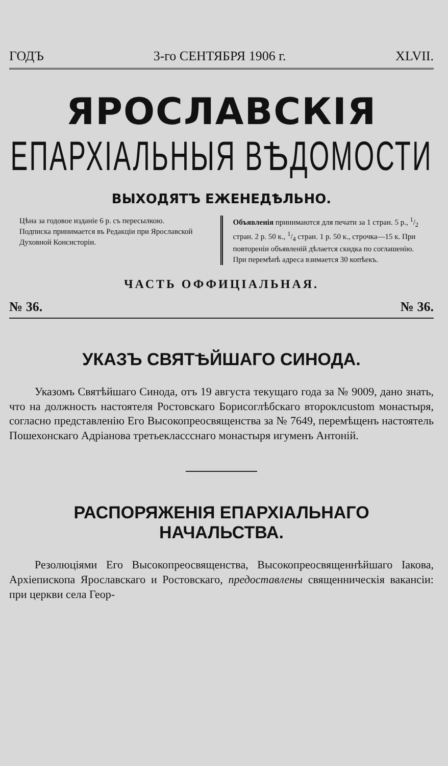ГОДЪ 3-го СЕНТЯБРЯ 1906 г. XLVII.
ЯРОСЛАВСКІЯ
ЕПАРХІАЛЬНЫЯ ВѢДОМОСТИ
ВЫХОДЯТЪ ЕЖЕНЕДѢЛЬНО.
Цѣна за годовое изданіе 6 р. съ пересылкою.
Подписка принимается въ Редакціи при Ярославской Духовной Консисторіи.
Объявленія принимаются для печати за 1 стран. 5 р., 1/2 стран. 2 р. 50 к., 1/4 стран. 1 р. 50 к., строчка—15 к. При повтореніи объявленій дѣлается скидка по соглашенію.
При перемѣнѣ адреса взимается 30 копѣекъ.
ЧАСТЬ ОФФИЦІАЛЬНАЯ.
№ 36. № 36.
УКАЗЪ СВЯТѢЙШАГО СИНОДА.
Указомъ Святѣйшаго Синода, отъ 19 августа текущаго года за № 9009, дано знать, что на должность настоятеля Ростовскаго Борисоглѣбскаго второклcustom монастыря, согласно представленію Его Высокопреосвященства за № 7649, перемѣщенъ настоятель Пошехонскаго Адріанова третьеклассснаго монастыря игуменъ Антоній.
РАСПОРЯЖЕНІЯ ЕПАРХІАЛЬНАГО НАЧАЛЬСТВА.
Резолюціями Его Высокопреосвященства, Высокопреосвященнѣйшаго Іакова, Архіепископа Ярославскаго и Ростовскаго, предоставлены священническія вакансіи: при церкви села Геор-